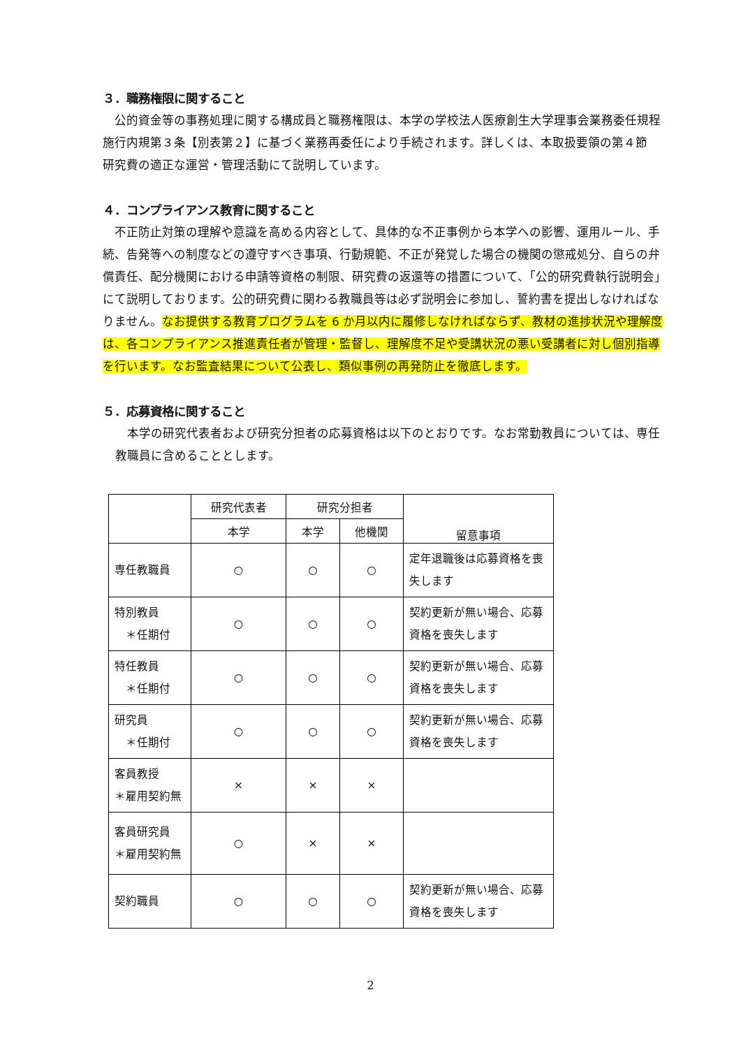３．職務権限に関すること
　公的資金等の事務処理に関する構成員と職務権限は、本学の学校法人医療創生大学理事会業務委任規程施行内規第３条【別表第２】に基づく業務再委任により手続されます。詳しくは、本取扱要領の第４節　研究費の適正な運営・管理活動にて説明しています。
４．コンプライアンス教育に関すること
　不正防止対策の理解や意識を高める内容として、具体的な不正事例から本学への影響、運用ルール、手続、告発等への制度などの遵守すべき事項、行動規範、不正が発覚した場合の機関の懲戒処分、自らの弁償責任、配分機関における申請等資格の制限、研究費の返還等の措置について、「公的研究費執行説明会」にて説明しております。公的研究費に関わる教職員等は必ず説明会に参加し、誓約書を提出しなければなりません。なお提供する教育プログラムを 6 か月以内に履修しなければならず、教材の進捗状況や理解度は、各コンプライアンス推進責任者が管理・監督し、理解度不足や受講状況の悪い受講者に対し個別指導を行います。なお監査結果について公表し、類似事例の再発防止を徹底します。
５．応募資格に関すること
　本学の研究代表者および研究分担者の応募資格は以下のとおりです。なお常勤教員については、専任教職員に含めることとします。
| | 研究代表者 | 研究分担者 | | 留意事項 |
| --- | --- | --- | --- | --- |
| | 本学 | 本学 | 他機関 | |
| 専任教職員 | ○ | ○ | ○ | 定年退職後は応募資格を喪失します |
| 特別教員 ＊任期付 | ○ | ○ | ○ | 契約更新が無い場合、応募資格を喪失します |
| 特任教員 ＊任期付 | ○ | ○ | ○ | 契約更新が無い場合、応募資格を喪失します |
| 研究員 ＊任期付 | ○ | ○ | ○ | 契約更新が無い場合、応募資格を喪失します |
| 客員教授 ＊雇用契約無 | × | × | × | |
| 客員研究員 ＊雇用契約無 | ○ | × | × | |
| 契約職員 | ○ | ○ | ○ | 契約更新が無い場合、応募資格を喪失します |
2